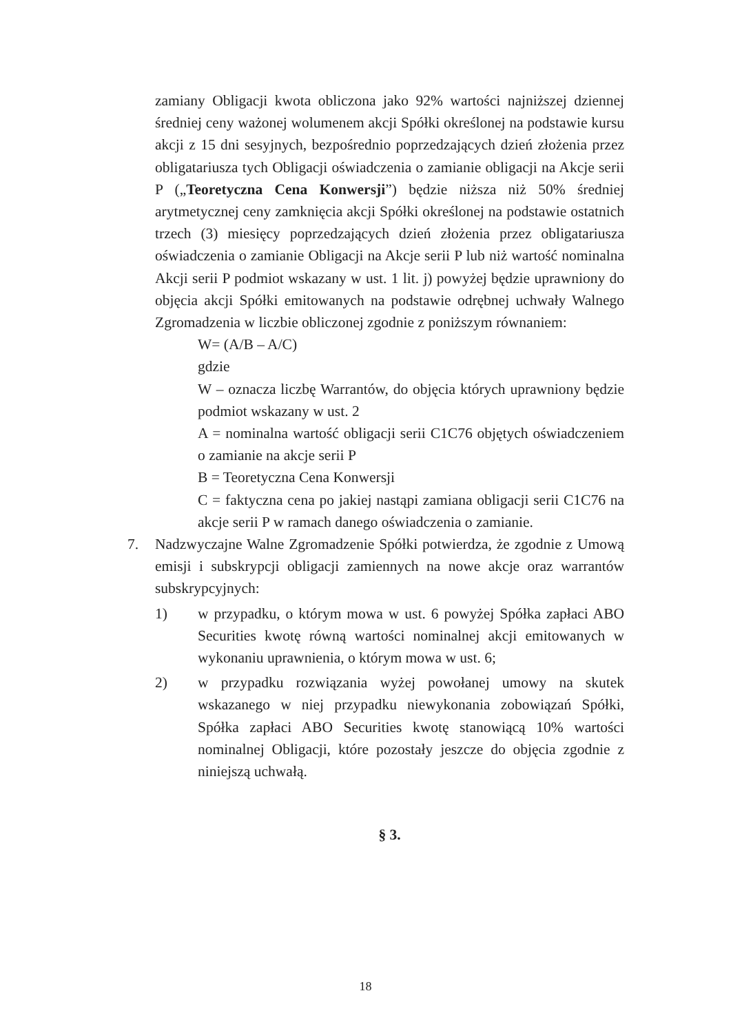zamiany Obligacji kwota obliczona jako 92% wartości najniższej dziennej średniej ceny ważonej wolumenem akcji Spółki określonej na podstawie kursu akcji z 15 dni sesyjnych, bezpośrednio poprzedzających dzień złożenia przez obligatariusza tych Obligacji oświadczenia o zamianie obligacji na Akcje serii P („Teoretyczna Cena Konwersji”) będzie niższa niż 50% średniej arytmetycznej ceny zamknięcia akcji Spółki określonej na podstawie ostatnich trzech (3) miesięcy poprzedzających dzień złożenia przez obligatariusza oświadczenia o zamianie Obligacji na Akcje serii P lub niż wartość nominalna Akcji serii P podmiot wskazany w ust. 1 lit. j) powyżej będzie uprawniony do objęcia akcji Spółki emitowanych na podstawie odrębnej uchwały Walnego Zgromadzenia w liczbie obliczonej zgodnie z poniższym równaniem:
W= (A/B – A/C)
gdzie
W – oznacza liczbę Warrantów, do objęcia których uprawniony będzie podmiot wskazany w ust. 2
A = nominalna wartość obligacji serii C1C76 objętych oświadczeniem o zamianie na akcje serii P
B = Teoretyczna Cena Konwersji
C = faktyczna cena po jakiej nastąpi zamiana obligacji serii C1C76 na akcje serii P w ramach danego oświadczenia o zamianie.
7. Nadzwyczajne Walne Zgromadzenie Spółki potwierdza, że zgodnie z Umową emisji i subskrypcji obligacji zamiennych na nowe akcje oraz warrantów subskrypcyjnych:
1) w przypadku, o którym mowa w ust. 6 powyżej Spółka zapłaci ABO Securities kwotę równą wartości nominalnej akcji emitowanych w wykonaniu uprawnienia, o którym mowa w ust. 6;
2) w przypadku rozwiązania wyżej powołanej umowy na skutek wskazanego w niej przypadku niewykonania zobowiązań Spółki, Spółka zapłaci ABO Securities kwotę stanowiącą 10% wartości nominalnej Obligacji, które pozostały jeszcze do objęcia zgodnie z niniejszą uchwałą.
§ 3.
18